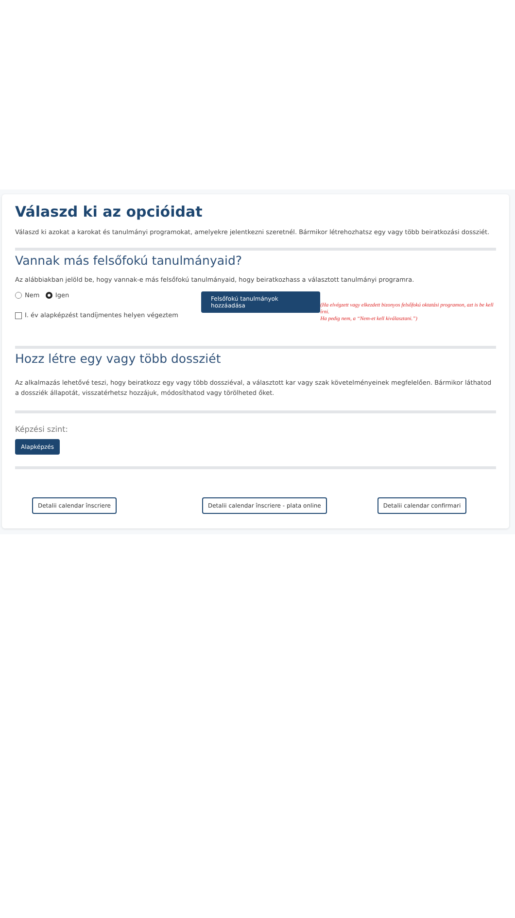Válaszd ki az opcióidat
Válaszd ki azokat a karokat és tanulmányi programokat, amelyekre jelentkezni szeretnél. Bármikor létrehozhatsz egy vagy több beiratkozási dossziét.
Vannak más felsőfokú tanulmányaid?
Az alábbiakban jelöld be, hogy vannak-e más felsőfokú tanulmányaid, hogy beiratkozhass a választott tanulmányi programra.
Nem Igen
I. év alapképzést tandíjmentes helyen végeztem
Felsőfokú tanulmányok hozzáadása
(Ha elvégzett vagy elkezdett bizonyos felsőfokú oktatási programon, azt is be kell írni.
Ha pedig nem, a “Nem-et kell kiválasztani.”)
Hozz létre egy vagy több dossziét
Az alkalmazás lehetővé teszi, hogy beiratkozz egy vagy több dossziéval, a választott kar vagy szak követelményeinek megfelelően. Bármikor láthatod a dossziék állapotát, visszatérhetsz hozzájuk, módosíthatod vagy törölheted őket.
Képzési szint:
Alapképzés
Detalii calendar înscriere Detalii calendar înscriere - plata online Detalii calendar confirmari